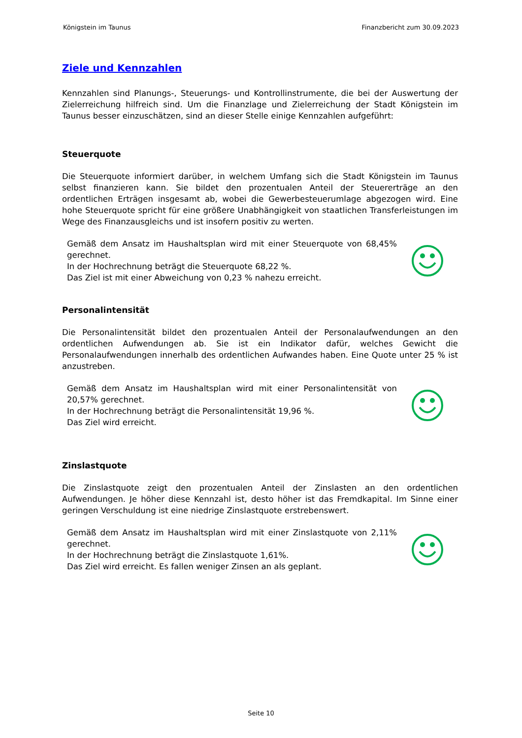Königstein im Taunus Finanzbericht zum 30.09.2023
Ziele und Kennzahlen
Kennzahlen sind Planungs-, Steuerungs- und Kontrollinstrumente, die bei der Auswertung der Zielerreichung hilfreich sind. Um die Finanzlage und Zielerreichung der Stadt Königstein im Taunus besser einzuschätzen, sind an dieser Stelle einige Kennzahlen aufgeführt:
Steuerquote
Die Steuerquote informiert darüber, in welchem Umfang sich die Stadt Königstein im Taunus selbst finanzieren kann. Sie bildet den prozentualen Anteil der Steuererträge an den ordentlichen Erträgen insgesamt ab, wobei die Gewerbesteuerumlage abgezogen wird. Eine hohe Steuerquote spricht für eine größere Unabhängigkeit von staatlichen Transferleistungen im Wege des Finanzausgleichs und ist insofern positiv zu werten.
Gemäß dem Ansatz im Haushaltsplan wird mit einer Steuerquote von 68,45% gerechnet.
In der Hochrechnung beträgt die Steuerquote 68,22 %.
Das Ziel ist mit einer Abweichung von 0,23 % nahezu erreicht.
Personalintensität
Die Personalintensität bildet den prozentualen Anteil der Personalaufwendungen an den ordentlichen Aufwendungen ab. Sie ist ein Indikator dafür, welches Gewicht die Personalaufwendungen innerhalb des ordentlichen Aufwandes haben. Eine Quote unter 25 % ist anzustreben.
Gemäß dem Ansatz im Haushaltsplan wird mit einer Personalintensität von 20,57% gerechnet.
In der Hochrechnung beträgt die Personalintensität 19,96 %.
Das Ziel wird erreicht.
Zinslastquote
Die Zinslastquote zeigt den prozentualen Anteil der Zinslasten an den ordentlichen Aufwendungen. Je höher diese Kennzahl ist, desto höher ist das Fremdkapital. Im Sinne einer geringen Verschuldung ist eine niedrige Zinslastquote erstrebenswert.
Gemäß dem Ansatz im Haushaltsplan wird mit einer Zinslastquote von 2,11% gerechnet.
In der Hochrechnung beträgt die Zinslastquote 1,61%.
Das Ziel wird erreicht. Es fallen weniger Zinsen an als geplant.
Seite 10